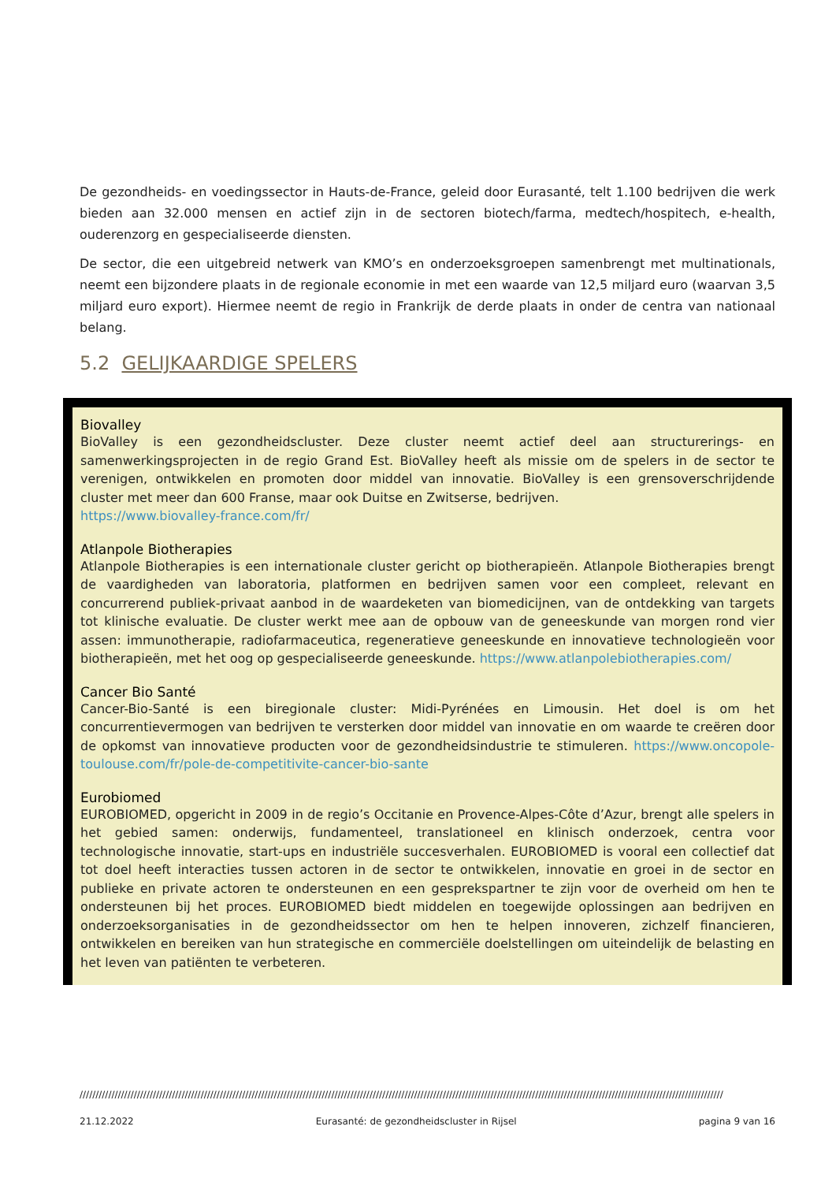De gezondheids- en voedingssector in Hauts-de-France, geleid door Eurasanté, telt 1.100 bedrijven die werk bieden aan 32.000 mensen en actief zijn in de sectoren biotech/farma, medtech/hospitech, e-health, ouderenzorg en gespecialiseerde diensten.
De sector, die een uitgebreid netwerk van KMO’s en onderzoeksgroepen samenbrengt met multinationals, neemt een bijzondere plaats in de regionale economie in met een waarde van 12,5 miljard euro (waarvan 3,5 miljard euro export). Hiermee neemt de regio in Frankrijk de derde plaats in onder de centra van nationaal belang.
5.2 GELIJKAARDIGE SPELERS
Biovalley
BioValley is een gezondheidscluster. Deze cluster neemt actief deel aan structurerings- en samenwerkingsprojecten in de regio Grand Est. BioValley heeft als missie om de spelers in de sector te verenigen, ontwikkelen en promoten door middel van innovatie. BioValley is een grensoverschrijdende cluster met meer dan 600 Franse, maar ook Duitse en Zwitserse, bedrijven.
https://www.biovalley-france.com/fr/
Atlanpole Biotherapies
Atlanpole Biotherapies is een internationale cluster gericht op biotherapieën. Atlanpole Biotherapies brengt de vaardigheden van laboratoria, platformen en bedrijven samen voor een compleet, relevant en concurrerend publiek-privaat aanbod in de waardeketen van biomedicijnen, van de ontdekking van targets tot klinische evaluatie. De cluster werkt mee aan de opbouw van de geneeskunde van morgen rond vier assen: immunotherapie, radiofarmaceutica, regeneratieve geneeskunde en innovatieve technologieën voor biotherapieën, met het oog op gespecialiseerde geneeskunde. https://www.atlanpolebiotherapies.com/
Cancer Bio Santé
Cancer-Bio-Santé is een biregionale cluster: Midi-Pyrénées en Limousin. Het doel is om het concurrentievermogen van bedrijven te versterken door middel van innovatie en om waarde te creëren door de opkomst van innovatieve producten voor de gezondheidsindustrie te stimuleren. https://www.oncopole-toulouse.com/fr/pole-de-competitivite-cancer-bio-sante
Eurobiomed
EUROBIOMED, opgericht in 2009 in de regio’s Occitanie en Provence-Alpes-Côte d’Azur, brengt alle spelers in het gebied samen: onderwijs, fundamenteel, translationeel en klinisch onderzoek, centra voor technologische innovatie, start-ups en industriële succesverhalen. EUROBIOMED is vooral een collectief dat tot doel heeft interacties tussen actoren in de sector te ontwikkelen, innovatie en groei in de sector en publieke en private actoren te ondersteunen en een gesprekspartner te zijn voor de overheid om hen te ondersteunen bij het proces. EUROBIOMED biedt middelen en toegewijde oplossingen aan bedrijven en onderzoeksorganisaties in de gezondheidssector om hen te helpen innoveren, zichzelf financieren, ontwikkelen en bereiken van hun strategische en commerciële doelstellingen om uiteindelijk de belasting en het leven van patiënten te verbeteren.
//////////////////////////////////////////////////////////////////////////////////////////////////////////////////////////////////////////////////////////////////////////////////////////////////////////
21.12.2022 Eurasanté: de gezondheidscluster in Rijsel pagina 9 van 16